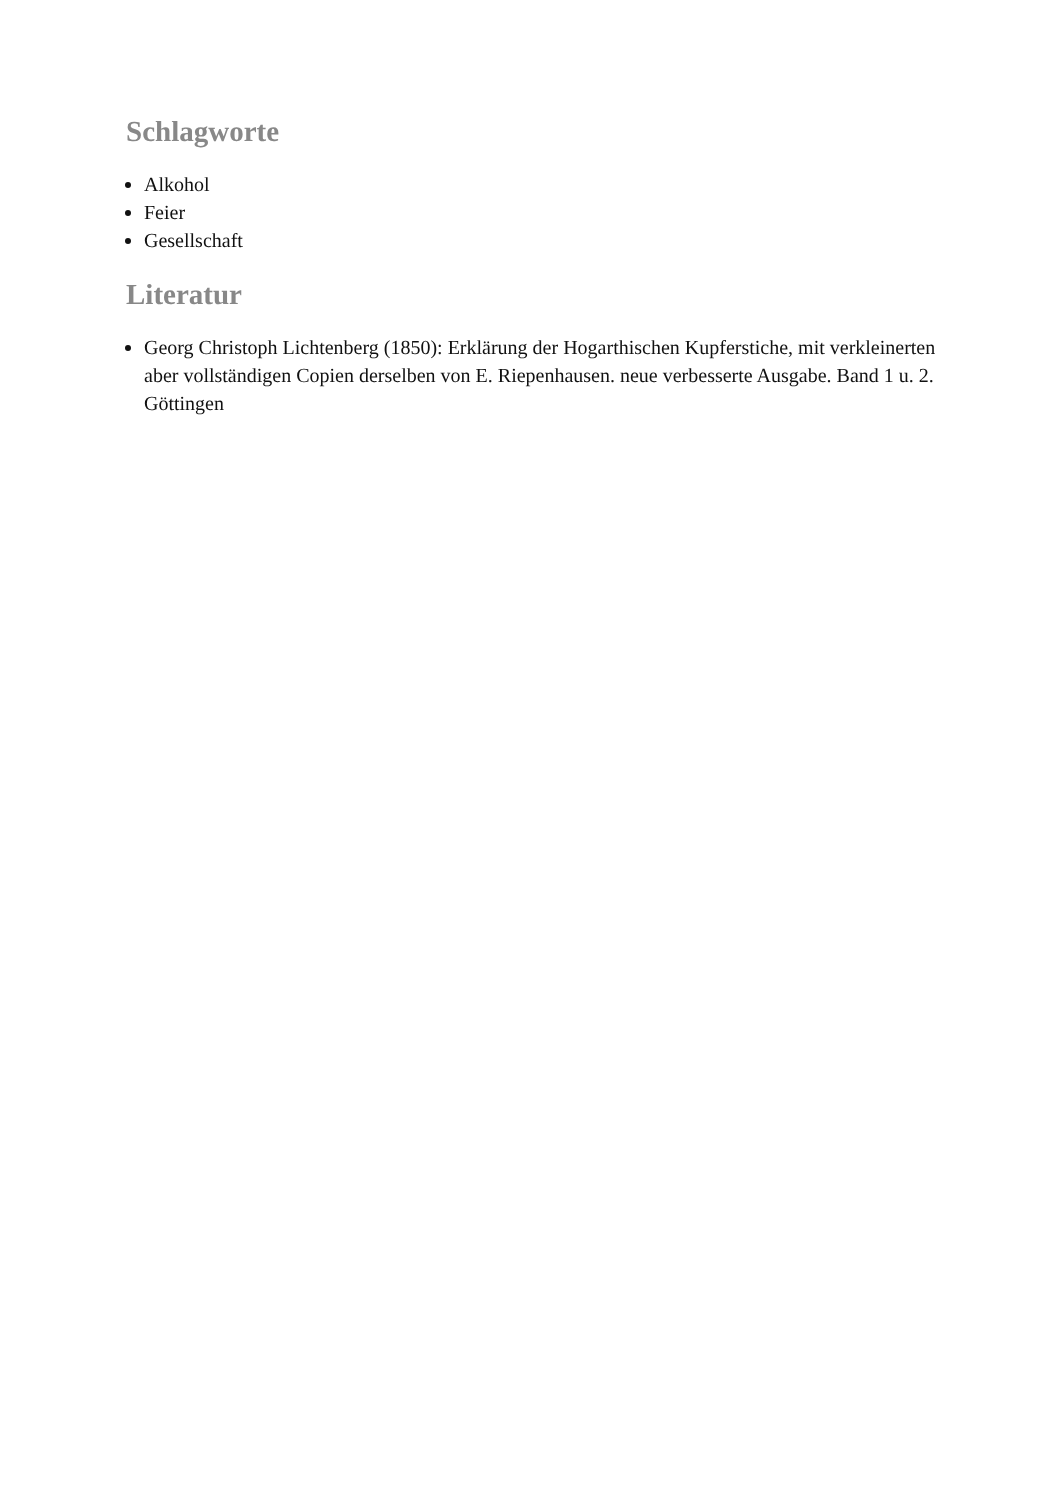Schlagworte
Alkohol
Feier
Gesellschaft
Literatur
Georg Christoph Lichtenberg (1850): Erklärung der Hogarthischen Kupferstiche, mit verkleinerten aber vollständigen Copien derselben von E. Riepenhausen. neue verbesserte Ausgabe. Band 1 u. 2. Göttingen